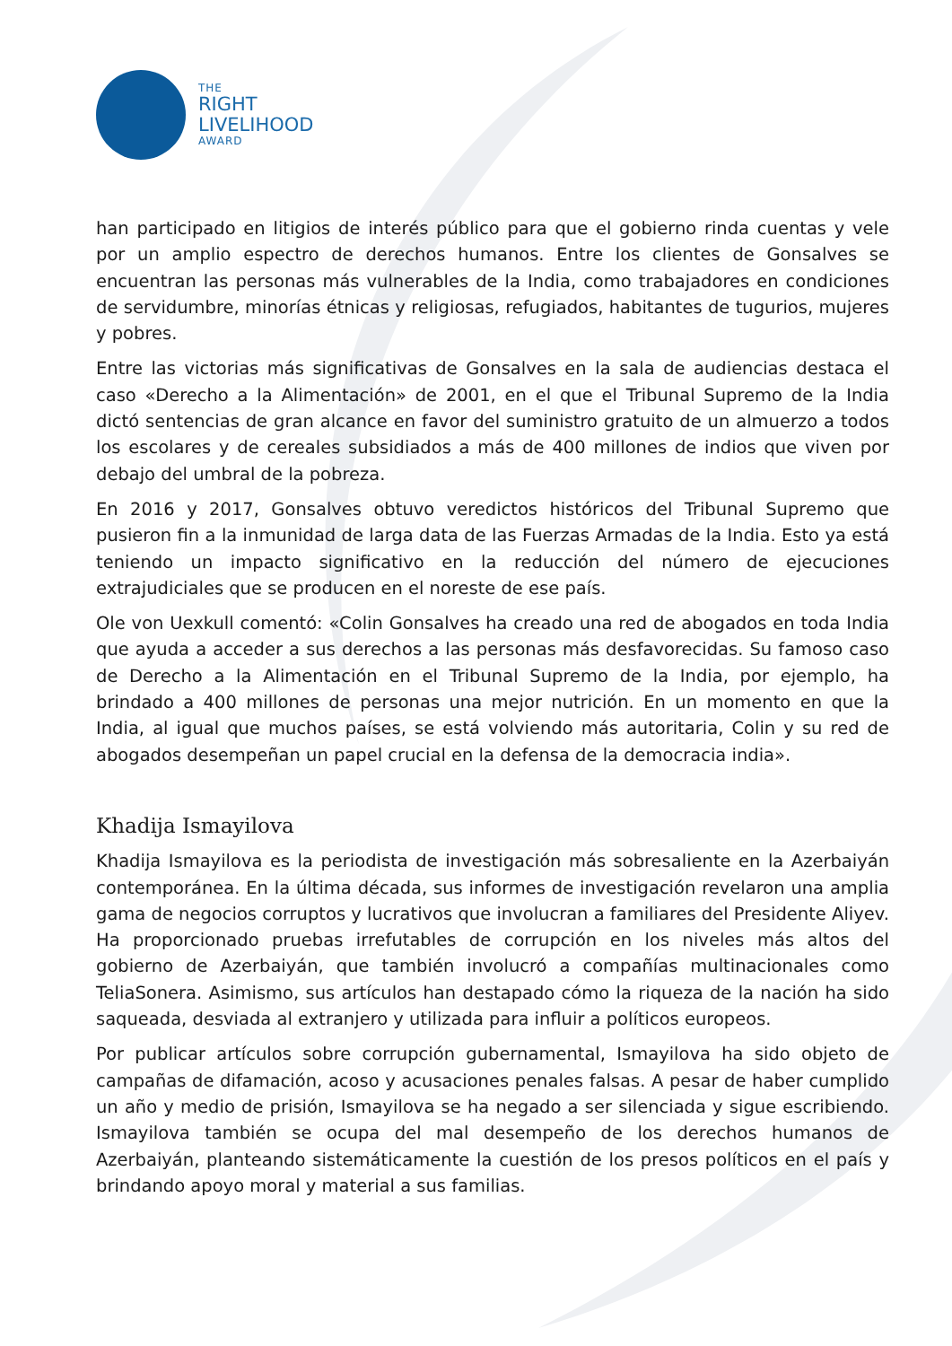THE
RIGHT
LIVELIHOOD
AWARD
han participado en litigios de interés público para que el gobierno rinda cuentas y vele por un amplio espectro de derechos humanos. Entre los clientes de Gonsalves se encuentran las personas más vulnerables de la India, como trabajadores en condiciones de servidumbre, minorías étnicas y religiosas, refugiados, habitantes de tugurios, mujeres y pobres.
Entre las victorias más significativas de Gonsalves en la sala de audiencias destaca el caso «Derecho a la Alimentación» de 2001, en el que el Tribunal Supremo de la India dictó sentencias de gran alcance en favor del suministro gratuito de un almuerzo a todos los escolares y de cereales subsidiados a más de 400 millones de indios que viven por debajo del umbral de la pobreza.
En 2016 y 2017, Gonsalves obtuvo veredictos históricos del Tribunal Supremo que pusieron fin a la inmunidad de larga data de las Fuerzas Armadas de la India. Esto ya está teniendo un impacto significativo en la reducción del número de ejecuciones extrajudiciales que se producen en el noreste de ese país.
Ole von Uexkull comentó: «Colin Gonsalves ha creado una red de abogados en toda India que ayuda a acceder a sus derechos a las personas más desfavorecidas. Su famoso caso de Derecho a la Alimentación en el Tribunal Supremo de la India, por ejemplo, ha brindado a 400 millones de personas una mejor nutrición. En un momento en que la India, al igual que muchos países, se está volviendo más autoritaria, Colin y su red de abogados desempeñan un papel crucial en la defensa de la democracia india».
Khadija Ismayilova
Khadija Ismayilova es la periodista de investigación más sobresaliente en la Azerbaiyán contemporánea. En la última década, sus informes de investigación revelaron una amplia gama de negocios corruptos y lucrativos que involucran a familiares del Presidente Aliyev. Ha proporcionado pruebas irrefutables de corrupción en los niveles más altos del gobierno de Azerbaiyán, que también involucró a compañías multinacionales como TeliaSonera. Asimismo, sus artículos han destapado cómo la riqueza de la nación ha sido saqueada, desviada al extranjero y utilizada para influir a políticos europeos.
Por publicar artículos sobre corrupción gubernamental, Ismayilova ha sido objeto de campañas de difamación, acoso y acusaciones penales falsas. A pesar de haber cumplido un año y medio de prisión, Ismayilova se ha negado a ser silenciada y sigue escribiendo. Ismayilova también se ocupa del mal desempeño de los derechos humanos de Azerbaiyán, planteando sistemáticamente la cuestión de los presos políticos en el país y brindando apoyo moral y material a sus familias.